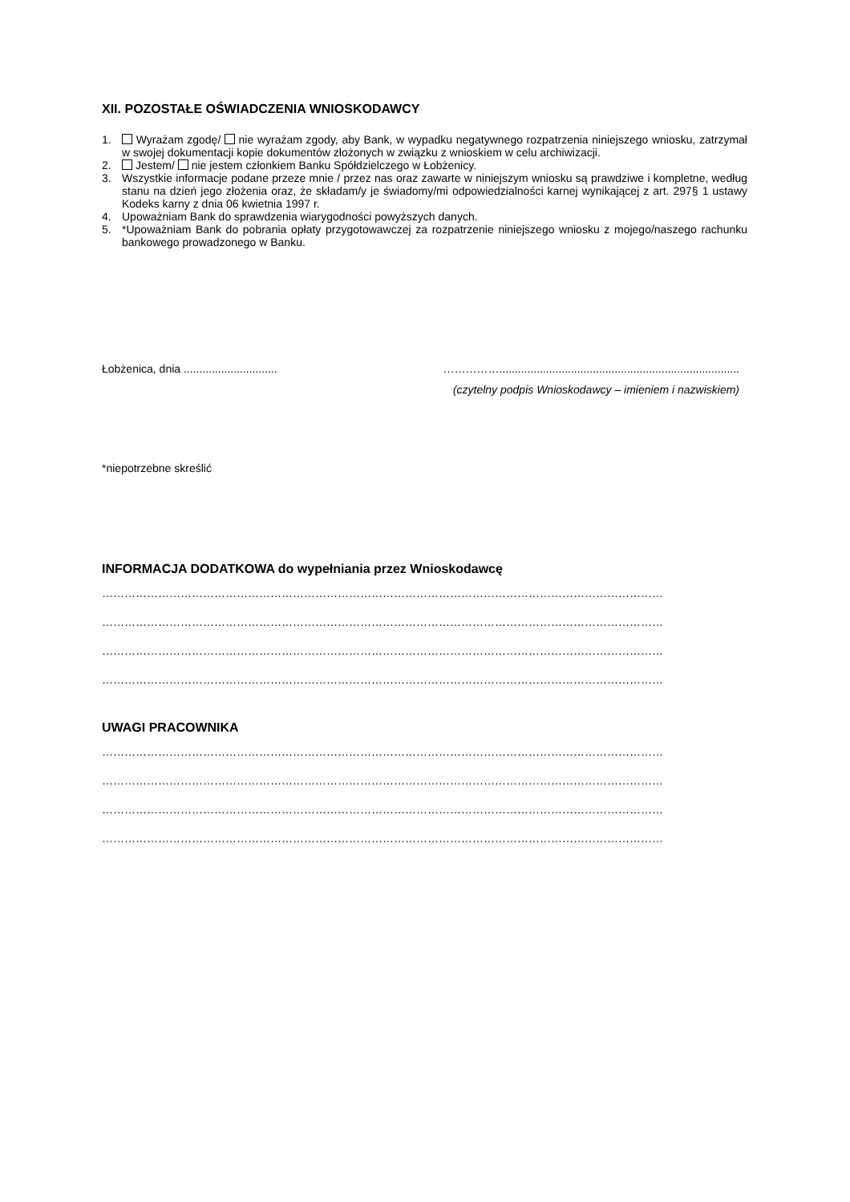XII. POZOSTAŁE OŚWIADCZENIA WNIOSKODAWCY
1. Wyrażam zgodę/ nie wyrażam zgody, aby Bank, w wypadku negatywnego rozpatrzenia niniejszego wniosku, zatrzymał w swojej dokumentacji kopie dokumentów złożonych w związku z wnioskiem w celu archiwizacji.
2. Jestem/ nie jestem członkiem Banku Spółdzielczego w Łobżenicy.
3. Wszystkie informacje podane przeze mnie / przez nas oraz zawarte w niniejszym wniosku są prawdziwe i kompletne, według stanu na dzień jego złożenia oraz, że składam/y je świadomy/mi odpowiedzialności karnej wynikającej z art. 297§ 1 ustawy Kodeks karny z dnia 06 kwietnia 1997 r.
4. Upoważniam Bank do sprawdzenia wiarygodności powyższych danych.
5. *Upoważniam Bank do pobrania opłaty przygotowawczej za rozpatrzenie niniejszego wniosku z mojego/naszego rachunku bankowego prowadzonego w Banku.
Łobżenica, dnia .............................. …………….............................................................................
(czytelny podpis Wnioskodawcy – imieniem i nazwiskiem)
*niepotrzebne skreślić
INFORMACJA DODATKOWA do wypełniania przez Wnioskodawcę
……………………………………………………………………………………………………………………………………
……………………………………………………………………………………………………………………………………
……………………………………………………………………………………………………………………………………
……………………………………………………………………………………………………………………………………
UWAGI PRACOWNIKA
……………………………………………………………………………………………………………………………………
……………………………………………………………………………………………………………………………………
……………………………………………………………………………………………………………………………………
……………………………………………………………………………………………………………………………………